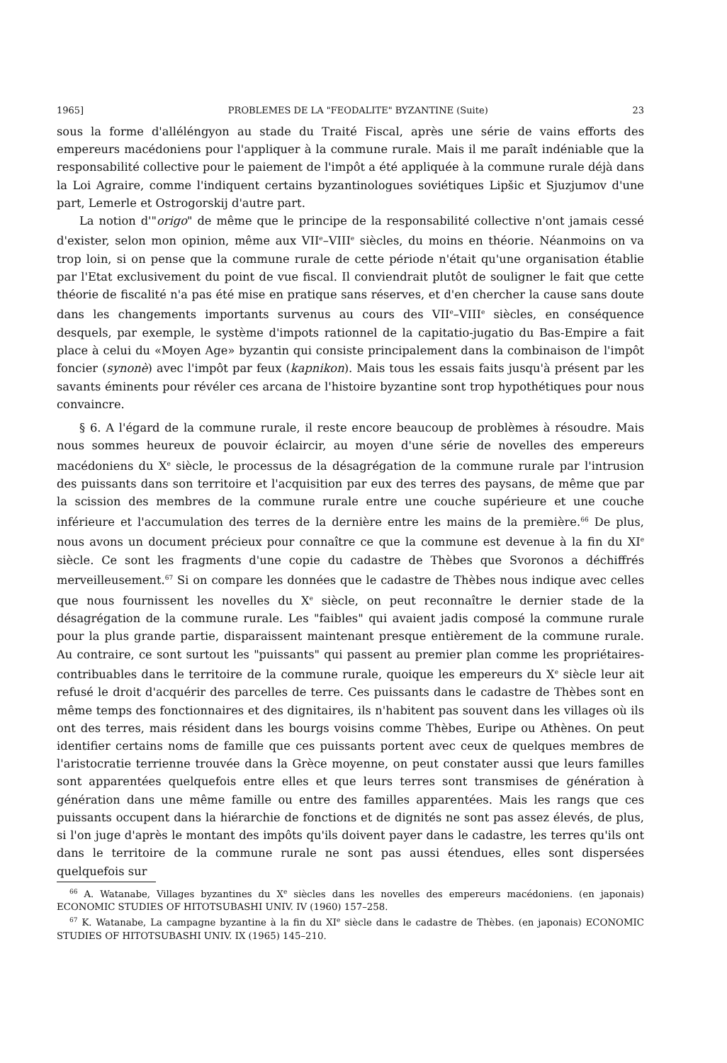1965] PROBLEMES DE LA "FEODALITE" BYZANTINE (Suite) 23
sous la forme d'alléléngyon au stade du Traité Fiscal, après une série de vains efforts des empereurs macédoniens pour l'appliquer à la commune rurale. Mais il me paraît indéniable que la responsabilité collective pour le paiement de l'impôt a été appliquée à la commune rurale déjà dans la Loi Agraire, comme l'indiquent certains byzantinologues soviétiques Lipšic et Sjuzjumov d'une part, Lemerle et Ostrogorskij d'autre part.
La notion d'"origo" de même que le principe de la responsabilité collective n'ont jamais cessé d'exister, selon mon opinion, même aux VII<sup>e</sup>–VIII<sup>e</sup> siècles, du moins en théorie. Néanmoins on va trop loin, si on pense que la commune rurale de cette période n'était qu'une organisation établie par l'Etat exclusivement du point de vue fiscal. Il conviendrait plutôt de souligner le fait que cette théorie de fiscalité n'a pas été mise en pratique sans réserves, et d'en chercher la cause sans doute dans les changements importants survenus au cours des VII<sup>e</sup>–VIII<sup>e</sup> siècles, en conséquence desquels, par exemple, le système d'impots rationnel de la capitatio-jugatio du Bas-Empire a fait place à celui du «Moyen Age» byzantin qui consiste principalement dans la combinaison de l'impôt foncier (synonè) avec l'impôt par feux (kapnikon). Mais tous les essais faits jusqu'à présent par les savants éminents pour révéler ces arcana de l'histoire byzantine sont trop hypothétiques pour nous convaincre.
§ 6. A l'égard de la commune rurale, il reste encore beaucoup de problèmes à résoudre. Mais nous sommes heureux de pouvoir éclaircir, au moyen d'une série de novelles des empereurs macédoniens du X<sup>e</sup> siècle, le processus de la désagrégation de la commune rurale par l'intrusion des puissants dans son territoire et l'acquisition par eux des terres des paysans, de même que par la scission des membres de la commune rurale entre une couche supérieure et une couche inférieure et l'accumulation des terres de la dernière entre les mains de la première.<sup>66</sup> De plus, nous avons un document précieux pour connaître ce que la commune est devenue à la fin du XI<sup>e</sup> siècle. Ce sont les fragments d'une copie du cadastre de Thèbes que Svoronos a déchiffrés merveilleusement.<sup>67</sup> Si on compare les données que le cadastre de Thèbes nous indique avec celles que nous fournissent les novelles du X<sup>e</sup> siècle, on peut reconnaître le dernier stade de la désagrégation de la commune rurale. Les "faibles" qui avaient jadis composé la commune rurale pour la plus grande partie, disparaissent maintenant presque entièrement de la commune rurale. Au contraire, ce sont surtout les "puissants" qui passent au premier plan comme les propriétaires-contribuables dans le territoire de la commune rurale, quoique les empereurs du X<sup>e</sup> siècle leur ait refusé le droit d'acquérir des parcelles de terre. Ces puissants dans le cadastre de Thèbes sont en même temps des fonctionnaires et des dignitaires, ils n'habitent pas souvent dans les villages où ils ont des terres, mais résident dans les bourgs voisins comme Thèbes, Euripe ou Athènes. On peut identifier certains noms de famille que ces puissants portent avec ceux de quelques membres de l'aristocratie terrienne trouvée dans la Grèce moyenne, on peut constater aussi que leurs familles sont apparentées quelquefois entre elles et que leurs terres sont transmises de génération à génération dans une même famille ou entre des familles apparentées. Mais les rangs que ces puissants occupent dans la hiérarchie de fonctions et de dignités ne sont pas assez élevés, de plus, si l'on juge d'après le montant des impôts qu'ils doivent payer dans le cadastre, les terres qu'ils ont dans le territoire de la commune rurale ne sont pas aussi étendues, elles sont dispersées quelquefois sur
<sup>66</sup> A. Watanabe, Villages byzantines du X<sup>e</sup> siècles dans les novelles des empereurs macédoniens. (en japonais) ECONOMIC STUDIES OF HITOTSUBASHI UNIV. IV (1960) 157–258.
<sup>67</sup> K. Watanabe, La campagne byzantine à la fin du XI<sup>e</sup> siècle dans le cadastre de Thèbes. (en japonais) ECONOMIC STUDIES OF HITOTSUBASHI UNIV. IX (1965) 145–210.